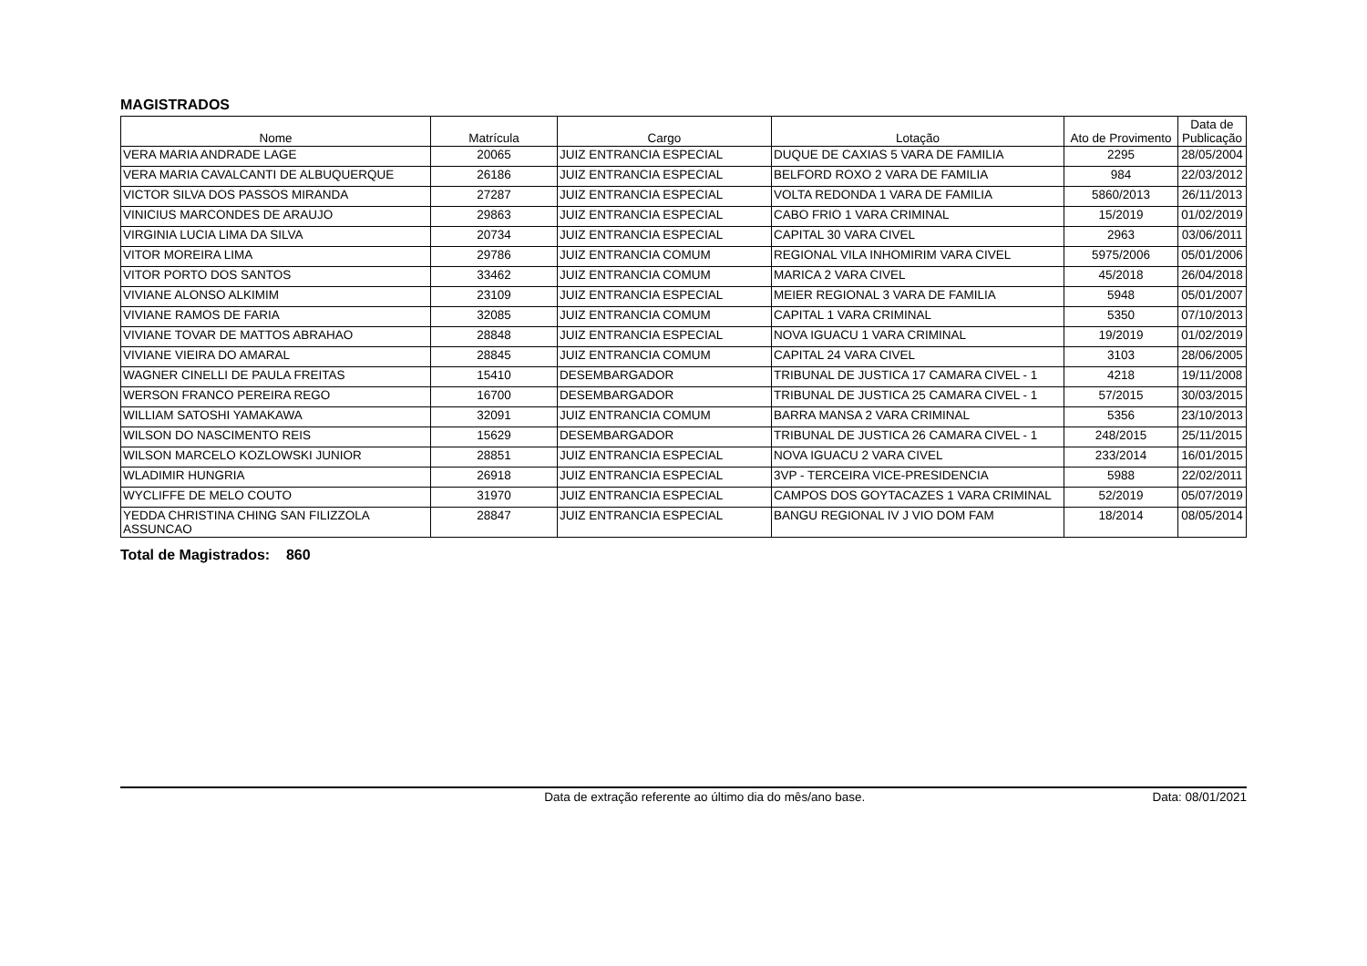MAGISTRADOS
| Nome | Matrícula | Cargo | Lotação | Ato de Provimento | Data de Publicação |
| --- | --- | --- | --- | --- | --- |
| VERA MARIA ANDRADE LAGE | 20065 | JUIZ ENTRANCIA ESPECIAL | DUQUE DE CAXIAS 5 VARA DE FAMILIA | 2295 | 28/05/2004 |
| VERA MARIA CAVALCANTI DE ALBUQUERQUE | 26186 | JUIZ ENTRANCIA ESPECIAL | BELFORD ROXO 2 VARA DE FAMILIA | 984 | 22/03/2012 |
| VICTOR SILVA DOS PASSOS MIRANDA | 27287 | JUIZ ENTRANCIA ESPECIAL | VOLTA REDONDA 1 VARA DE FAMILIA | 5860/2013 | 26/11/2013 |
| VINICIUS MARCONDES DE ARAUJO | 29863 | JUIZ ENTRANCIA ESPECIAL | CABO FRIO 1 VARA CRIMINAL | 15/2019 | 01/02/2019 |
| VIRGINIA LUCIA LIMA DA SILVA | 20734 | JUIZ ENTRANCIA ESPECIAL | CAPITAL 30 VARA CIVEL | 2963 | 03/06/2011 |
| VITOR MOREIRA LIMA | 29786 | JUIZ ENTRANCIA COMUM | REGIONAL VILA INHOMIRIM VARA CIVEL | 5975/2006 | 05/01/2006 |
| VITOR PORTO DOS SANTOS | 33462 | JUIZ ENTRANCIA COMUM | MARICA 2 VARA CIVEL | 45/2018 | 26/04/2018 |
| VIVIANE ALONSO ALKIMIM | 23109 | JUIZ ENTRANCIA ESPECIAL | MEIER REGIONAL 3 VARA DE FAMILIA | 5948 | 05/01/2007 |
| VIVIANE RAMOS DE FARIA | 32085 | JUIZ ENTRANCIA COMUM | CAPITAL 1 VARA CRIMINAL | 5350 | 07/10/2013 |
| VIVIANE TOVAR DE MATTOS ABRAHAO | 28848 | JUIZ ENTRANCIA ESPECIAL | NOVA IGUACU 1 VARA CRIMINAL | 19/2019 | 01/02/2019 |
| VIVIANE VIEIRA DO AMARAL | 28845 | JUIZ ENTRANCIA COMUM | CAPITAL 24 VARA CIVEL | 3103 | 28/06/2005 |
| WAGNER CINELLI DE PAULA FREITAS | 15410 | DESEMBARGADOR | TRIBUNAL DE JUSTICA 17 CAMARA CIVEL - 1 | 4218 | 19/11/2008 |
| WERSON FRANCO PEREIRA REGO | 16700 | DESEMBARGADOR | TRIBUNAL DE JUSTICA 25 CAMARA CIVEL - 1 | 57/2015 | 30/03/2015 |
| WILLIAM SATOSHI YAMAKAWA | 32091 | JUIZ ENTRANCIA COMUM | BARRA MANSA 2 VARA CRIMINAL | 5356 | 23/10/2013 |
| WILSON DO NASCIMENTO REIS | 15629 | DESEMBARGADOR | TRIBUNAL DE JUSTICA 26 CAMARA CIVEL - 1 | 248/2015 | 25/11/2015 |
| WILSON MARCELO KOZLOWSKI JUNIOR | 28851 | JUIZ ENTRANCIA ESPECIAL | NOVA IGUACU 2 VARA CIVEL | 233/2014 | 16/01/2015 |
| WLADIMIR HUNGRIA | 26918 | JUIZ ENTRANCIA ESPECIAL | 3VP - TERCEIRA VICE-PRESIDENCIA | 5988 | 22/02/2011 |
| WYCLIFFE DE MELO COUTO | 31970 | JUIZ ENTRANCIA ESPECIAL | CAMPOS DOS GOYTACAZES 1 VARA CRIMINAL | 52/2019 | 05/07/2019 |
| YEDDA CHRISTINA CHING SAN FILIZZOLA ASSUNCAO | 28847 | JUIZ ENTRANCIA ESPECIAL | BANGU REGIONAL IV J VIO DOM FAM | 18/2014 | 08/05/2014 |
Total de Magistrados: 860
Data de extração referente ao último dia do mês/ano base. Data: 08/01/2021